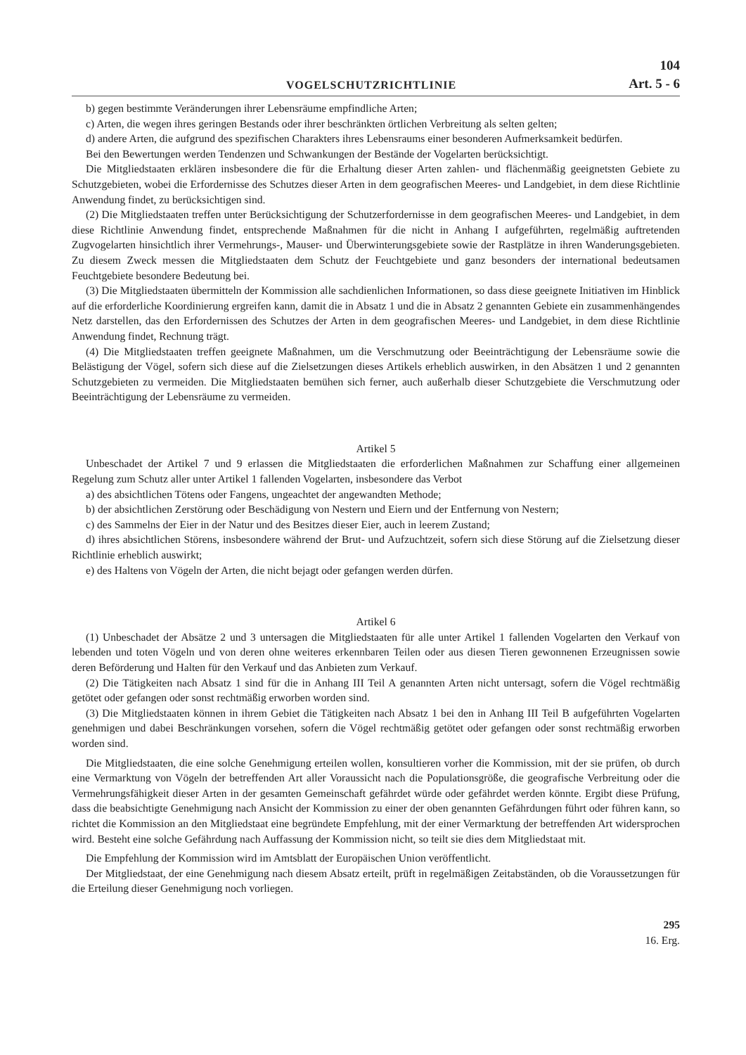VOGELSCHUTZRICHTLINIE
104
Art. 5 - 6
b) gegen bestimmte Veränderungen ihrer Lebensräume empfindliche Arten;
c) Arten, die wegen ihres geringen Bestands oder ihrer beschränkten örtlichen Verbreitung als selten gelten;
d) andere Arten, die aufgrund des spezifischen Charakters ihres Lebensraums einer besonderen Aufmerksamkeit bedürfen.
Bei den Bewertungen werden Tendenzen und Schwankungen der Bestände der Vogelarten berücksichtigt.
Die Mitgliedstaaten erklären insbesondere die für die Erhaltung dieser Arten zahlen- und flächenmäßig geeignetsten Gebiete zu Schutzgebieten, wobei die Erfordernisse des Schutzes dieser Arten in dem geografischen Meeres- und Landgebiet, in dem diese Richtlinie Anwendung findet, zu berücksichtigen sind.
(2) Die Mitgliedstaaten treffen unter Berücksichtigung der Schutzerfordernisse in dem geografischen Meeres- und Landgebiet, in dem diese Richtlinie Anwendung findet, entsprechende Maßnahmen für die nicht in Anhang I aufgeführten, regelmäßig auftretenden Zugvogelarten hinsichtlich ihrer Vermehrungs-, Mauser- und Überwinterungsgebiete sowie der Rastplätze in ihren Wanderungsgebieten. Zu diesem Zweck messen die Mitgliedstaaten dem Schutz der Feuchtgebiete und ganz besonders der international bedeutsamen Feuchtgebiete besondere Bedeutung bei.
(3) Die Mitgliedstaaten übermitteln der Kommission alle sachdienlichen Informationen, so dass diese geeignete Initiativen im Hinblick auf die erforderliche Koordinierung ergreifen kann, damit die in Absatz 1 und die in Absatz 2 genannten Gebiete ein zusammenhängendes Netz darstellen, das den Erfordernissen des Schutzes der Arten in dem geografischen Meeres- und Landgebiet, in dem diese Richtlinie Anwendung findet, Rechnung trägt.
(4) Die Mitgliedstaaten treffen geeignete Maßnahmen, um die Verschmutzung oder Beeinträchtigung der Lebensräume sowie die Belästigung der Vögel, sofern sich diese auf die Zielsetzungen dieses Artikels erheblich auswirken, in den Absätzen 1 und 2 genannten Schutzgebieten zu vermeiden. Die Mitgliedstaaten bemühen sich ferner, auch außerhalb dieser Schutzgebiete die Verschmutzung oder Beeinträchtigung der Lebensräume zu vermeiden.
Artikel 5
Unbeschadet der Artikel 7 und 9 erlassen die Mitgliedstaaten die erforderlichen Maßnahmen zur Schaffung einer allgemeinen Regelung zum Schutz aller unter Artikel 1 fallenden Vogelarten, insbesondere das Verbot
a) des absichtlichen Tötens oder Fangens, ungeachtet der angewandten Methode;
b) der absichtlichen Zerstörung oder Beschädigung von Nestern und Eiern und der Entfernung von Nestern;
c) des Sammelns der Eier in der Natur und des Besitzes dieser Eier, auch in leerem Zustand;
d) ihres absichtlichen Störens, insbesondere während der Brut- und Aufzuchtzeit, sofern sich diese Störung auf die Zielsetzung dieser Richtlinie erheblich auswirkt;
e) des Haltens von Vögeln der Arten, die nicht bejagt oder gefangen werden dürfen.
Artikel 6
(1) Unbeschadet der Absätze 2 und 3 untersagen die Mitgliedstaaten für alle unter Artikel 1 fallenden Vogelarten den Verkauf von lebenden und toten Vögeln und von deren ohne weiteres erkennbaren Teilen oder aus diesen Tieren gewonnenen Erzeugnissen sowie deren Beförderung und Halten für den Verkauf und das Anbieten zum Verkauf.
(2) Die Tätigkeiten nach Absatz 1 sind für die in Anhang III Teil A genannten Arten nicht untersagt, sofern die Vögel rechtmäßig getötet oder gefangen oder sonst rechtmäßig erworben worden sind.
(3) Die Mitgliedstaaten können in ihrem Gebiet die Tätigkeiten nach Absatz 1 bei den in Anhang III Teil B aufgeführten Vogelarten genehmigen und dabei Beschränkungen vorsehen, sofern die Vögel rechtmäßig getötet oder gefangen oder sonst rechtmäßig erworben worden sind.
Die Mitgliedstaaten, die eine solche Genehmigung erteilen wollen, konsultieren vorher die Kommission, mit der sie prüfen, ob durch eine Vermarktung von Vögeln der betreffenden Art aller Voraussicht nach die Populationsgröße, die geografische Verbreitung oder die Vermehrungsfähigkeit dieser Arten in der gesamten Gemeinschaft gefährdet würde oder gefährdet werden könnte. Ergibt diese Prüfung, dass die beabsichtigte Genehmigung nach Ansicht der Kommission zu einer der oben genannten Gefährdungen führt oder führen kann, so richtet die Kommission an den Mitgliedstaat eine begründete Empfehlung, mit der einer Vermarktung der betreffenden Art widersprochen wird. Besteht eine solche Gefährdung nach Auffassung der Kommission nicht, so teilt sie dies dem Mitgliedstaat mit.
Die Empfehlung der Kommission wird im Amtsblatt der Europäischen Union veröffentlicht.
Der Mitgliedstaat, der eine Genehmigung nach diesem Absatz erteilt, prüft in regelmäßigen Zeitabständen, ob die Voraussetzungen für die Erteilung dieser Genehmigung noch vorliegen.
295
16. Erg.